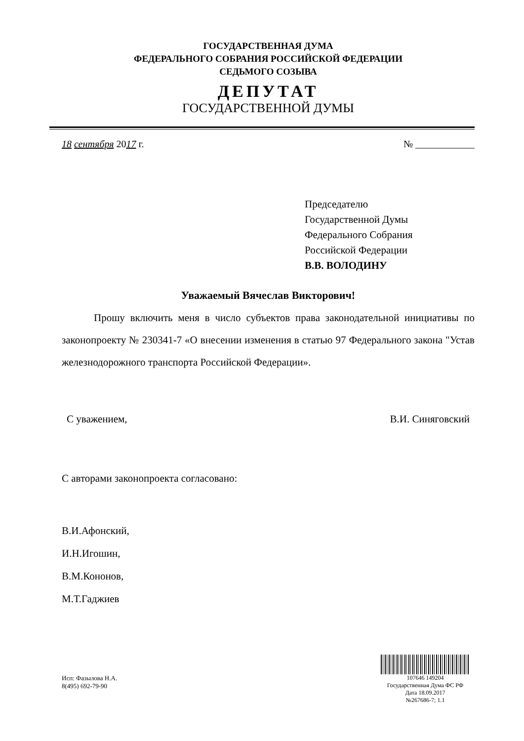ГОСУДАРСТВЕННАЯ ДУМА
ФЕДЕРАЛЬНОГО СОБРАНИЯ РОССИЙСКОЙ ФЕДЕРАЦИИ
СЕДЬМОГО СОЗЫВА
ДЕПУТАТ
ГОСУДАРСТВЕННОЙ ДУМЫ
18 сентября 2017 г. № ____________
Председателю
Государственной Думы
Федерального Собрания
Российской Федерации
В.В. ВОЛОДИНУ
Уважаемый Вячеслав Викторович!
Прошу включить меня в число субъектов права законодательной инициативы по законопроекту № 230341-7 «О внесении изменения в статью 97 Федерального закона "Устав железнодорожного транспорта Российской Федерации».
С уважением, В.И. Синяговский
С авторами законопроекта согласовано:
В.И.Афонский,
И.Н.Игошин,
В.М.Кононов,
М.Т.Гаджиев
Исп: Фазылова Н.А.
8(495) 692-79-90
107646 149204
Государственная Дума ФС РФ
Дата 18.09.2017
№267686-7; 1.1